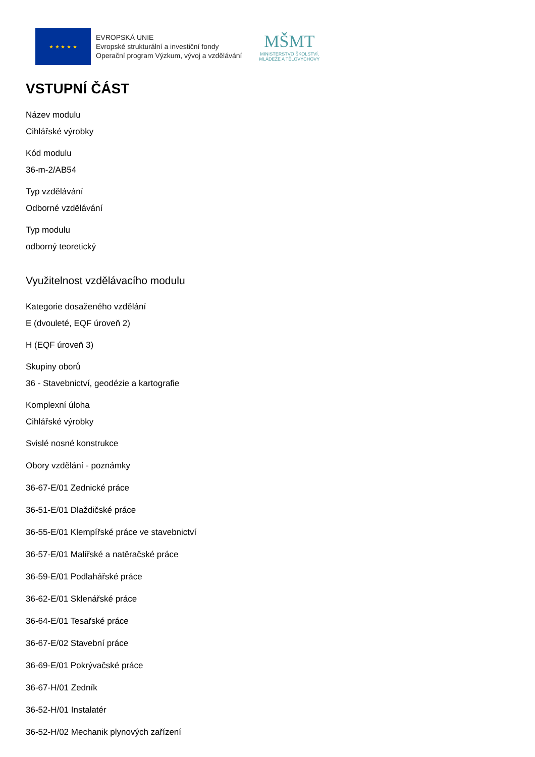★ ★ ★ ★ ★
EVROPSKÁ UNIE
Evropské strukturální a investiční fondy
Operační program Výzkum, vývoj a vzdělávání
MŠMT
MINISTERSTVO ŠKOLSTVÍ,
MLÁDEŽE A TĚLOVÝCHOVY
VSTUPNÍ ČÁST
Název modulu
Cihlářské výrobky
Kód modulu
36-m-2/AB54
Typ vzdělávání
Odborné vzdělávání
Typ modulu
odborný teoretický
Využitelnost vzdělávacího modulu
Kategorie dosaženého vzdělání
E (dvouleté, EQF úroveň 2)
H (EQF úroveň 3)
Skupiny oborů
36 - Stavebnictví, geodézie a kartografie
Komplexní úloha
Cihlářské výrobky
Svislé nosné konstrukce
Obory vzdělání - poznámky
36-67-E/01 Zednické práce
36-51-E/01 Dlaždičské práce
36-55-E/01 Klempířské práce ve stavebnictví
36-57-E/01 Malířské a natěračské práce
36-59-E/01 Podlahářské práce
36-62-E/01 Sklenářské práce
36-64-E/01 Tesařské práce
36-67-E/02 Stavební práce
36-69-E/01 Pokrývačské práce
36-67-H/01 Zedník
36-52-H/01 Instalatér
36-52-H/02 Mechanik plynových zařízení